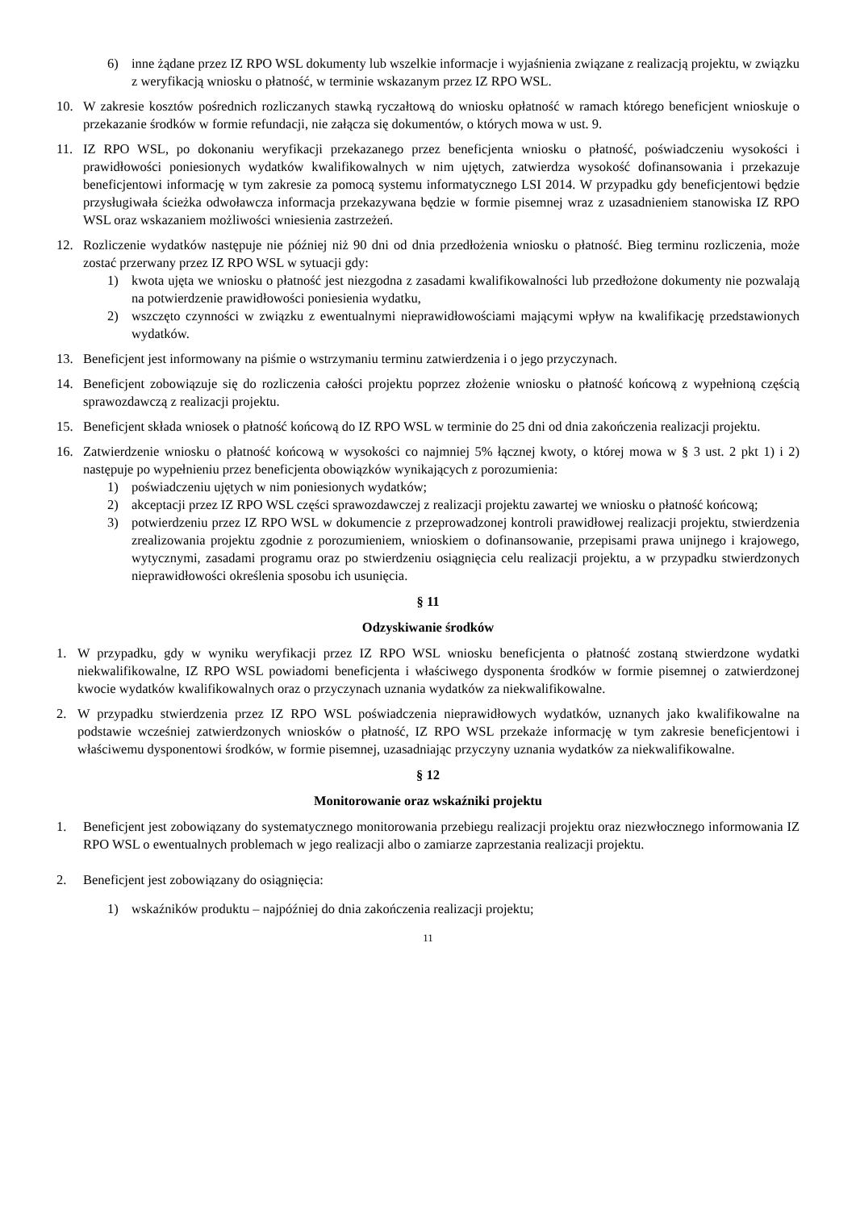6) inne żądane przez IZ RPO WSL dokumenty lub wszelkie informacje i wyjaśnienia związane z realizacją projektu, w związku z weryfikacją wniosku o płatność, w terminie wskazanym przez IZ RPO WSL.
10. W zakresie kosztów pośrednich rozliczanych stawką ryczałtową do wniosku opłatność w ramach którego beneficjent wnioskuje o przekazanie środków w formie refundacji, nie załącza się dokumentów, o których mowa w ust. 9.
11. IZ RPO WSL, po dokonaniu weryfikacji przekazanego przez beneficjenta wniosku o płatność, poświadczeniu wysokości i prawidłowości poniesionych wydatków kwalifikowalnych w nim ujętych, zatwierdza wysokość dofinansowania i przekazuje beneficjentowi informację w tym zakresie za pomocą systemu informatycznego LSI 2014. W przypadku gdy beneficjentowi będzie przysługiwała ścieżka odwoławcza informacja przekazywana będzie w formie pisemnej wraz z uzasadnieniem stanowiska IZ RPO WSL oraz wskazaniem możliwości wniesienia zastrzeżeń.
12. Rozliczenie wydatków następuje nie później niż 90 dni od dnia przedłożenia wniosku o płatność. Bieg terminu rozliczenia, może zostać przerwany przez IZ RPO WSL w sytuacji gdy:
1) kwota ujęta we wniosku o płatność jest niezgodna z zasadami kwalifikowalności lub przedłożone dokumenty nie pozwalają na potwierdzenie prawidłowości poniesienia wydatku,
2) wszczęto czynności w związku z ewentualnymi nieprawidłowościami mającymi wpływ na kwalifikację przedstawionych wydatków.
13. Beneficjent jest informowany na piśmie o wstrzymaniu terminu zatwierdzenia i o jego przyczynach.
14. Beneficjent zobowiązuje się do rozliczenia całości projektu poprzez złożenie wniosku o płatność końcową z wypełnioną częścią sprawozdawczą z realizacji projektu.
15. Beneficjent składa wniosek o płatność końcową do IZ RPO WSL w terminie do 25 dni od dnia zakończenia realizacji projektu.
16. Zatwierdzenie wniosku o płatność końcową w wysokości co najmniej 5% łącznej kwoty, o której mowa w § 3 ust. 2 pkt 1) i 2) następuje po wypełnieniu przez beneficjenta obowiązków wynikających z porozumienia:
1) poświadczeniu ujętych w nim poniesionych wydatków;
2) akceptacji przez IZ RPO WSL części sprawozdawczej z realizacji projektu zawartej we wniosku o płatność końcową;
3) potwierdzeniu przez IZ RPO WSL w dokumencie z przeprowadzonej kontroli prawidłowej realizacji projektu, stwierdzenia zrealizowania projektu zgodnie z porozumieniem, wnioskiem o dofinansowanie, przepisami prawa unijnego i krajowego, wytycznymi, zasadami programu oraz po stwierdzeniu osiągnięcia celu realizacji projektu, a w przypadku stwierdzonych nieprawidłowości określenia sposobu ich usunięcia.
§ 11
Odzyskiwanie środków
1. W przypadku, gdy w wyniku weryfikacji przez IZ RPO WSL wniosku beneficjenta o płatność zostaną stwierdzone wydatki niekwalifikowalne, IZ RPO WSL powiadomi beneficjenta i właściwego dysponenta środków w formie pisemnej o zatwierdzonej kwocie wydatków kwalifikowalnych oraz o przyczynach uznania wydatków za niekwalifikowalne.
2. W przypadku stwierdzenia przez IZ RPO WSL poświadczenia nieprawidłowych wydatków, uznanych jako kwalifikowalne na podstawie wcześniej zatwierdzonych wniosków o płatność, IZ RPO WSL przekaże informację w tym zakresie beneficjentowi i właściwemu dysponentowi środków, w formie pisemnej, uzasadniając przyczyny uznania wydatków za niekwalifikowalne.
§ 12
Monitorowanie oraz wskaźniki projektu
1. Beneficjent jest zobowiązany do systematycznego monitorowania przebiegu realizacji projektu oraz niezwłocznego informowania IZ RPO WSL o ewentualnych problemach w jego realizacji albo o zamiarze zaprzestania realizacji projektu.
2. Beneficjent jest zobowiązany do osiągnięcia:
1) wskaźników produktu – najpóźniej do dnia zakończenia realizacji projektu;
11